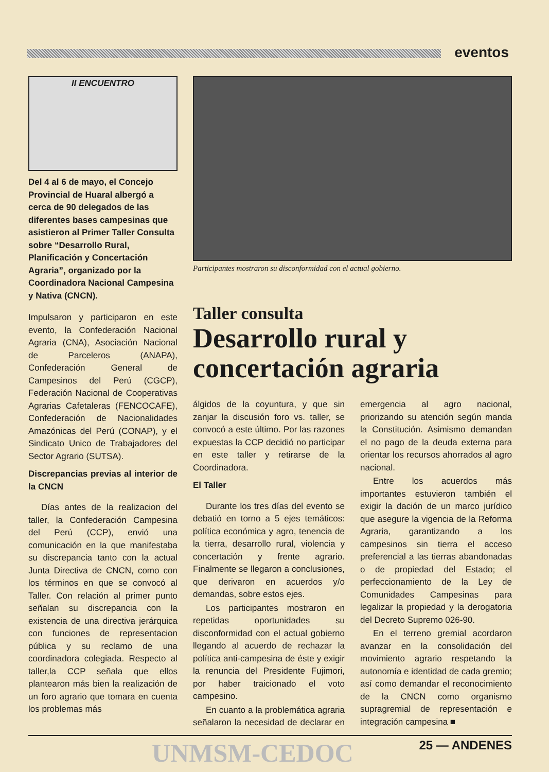eventos
II ENCUENTRO
Del 4 al 6 de mayo, el Concejo Provincial de Huaral albergó a cerca de 90 delegados de las diferentes bases campesinas que asistieron al Primer Taller Consulta sobre “Desarrollo Rural, Planificación y Concertación Agraria”, organizado por la Coordinadora Nacional Campesina y Nativa (CNCN).
Impulsaron y participaron en este evento, la Confederación Nacional Agraria (CNA), Asociación Nacional de Parceleros (ANAPA), Confederación General de Campesinos del Perú (CGCP), Federación Nacional de Cooperativas Agrarias Cafetaleras (FENCOCAFE), Confederación de Nacionalidades Amazónicas del Perú (CONAP), y el Sindicato Unico de Trabajadores del Sector Agrario (SUTSA).
Discrepancias previas al interior de la CNCN
Días antes de la realizacion del taller, la Confederación Campesina del Perú (CCP), envió una comunicación en la que manifestaba su discrepancia tanto con la actual Junta Directiva de CNCN, como con los términos en que se convocó al Taller. Con relación al primer punto señalan su discrepancia con la existencia de una directiva jerárquica con funciones de representacion pública y su reclamo de una coordinadora colegiada. Respecto al taller,la CCP señala que ellos plantearon más bien la realización de un foro agrario que tomara en cuenta los problemas más
Participantes mostraron su disconformidad con el actual gobierno.
Taller consulta
Desarrollo rural y concertación agraria
álgidos de la coyuntura, y que sin zanjar la discusión foro vs. taller, se convocó a este último. Por las razones expuestas la CCP decidió no participar en este taller y retirarse de la Coordinadora.
El Taller
Durante los tres días del evento se debatió en torno a 5 ejes temáticos: política económica y agro, tenencia de la tierra, desarrollo rural, violencia y concertación y frente agrario. Finalmente se llegaron a conclusiones, que derivaron en acuerdos y/o demandas, sobre estos ejes.
Los participantes mostraron en repetidas oportunidades su disconformidad con el actual gobierno llegando al acuerdo de rechazar la política anti-campesina de éste y exigir la renuncia del Presidente Fujimori, por haber traicionado el voto campesino.
En cuanto a la problemática agraria señalaron la necesidad de declarar en emergencia al agro nacional, priorizando su atención según manda la Constitución. Asimismo demandan el no pago de la deuda externa para orientar los recursos ahorrados al agro nacional.
Entre los acuerdos más importantes estuvieron también el exigir la dación de un marco jurídico que asegure la vigencia de la Reforma Agraria, garantizando a los campesinos sin tierra el acceso preferencial a las tierras abandonadas o de propiedad del Estado; el perfeccionamiento de la Ley de Comunidades Campesinas para legalizar la propiedad y la derogatoria del Decreto Supremo 026-90.
En el terreno gremial acordaron avanzar en la consolidación del movimiento agrario respetando la autonomía e identidad de cada gremio; así como demandar el reconocimiento de la CNCN como organismo supragremial de representación e integración campesina ■
UNMSM-CEDOC 25 — ANDENES